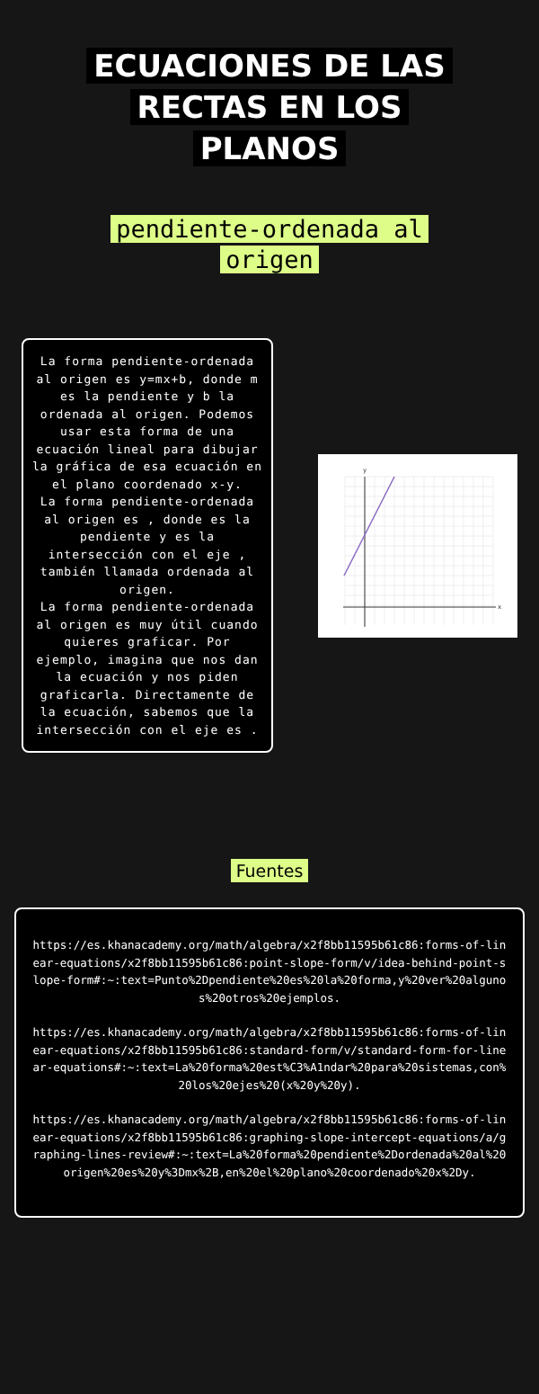ECUACIONES DE LAS
RECTAS EN LOS
PLANOS
pendiente-ordenada al
origen
La forma pendiente-ordenada al origen es y=mx+b, donde m es la pendiente y b la ordenada al origen. Podemos usar esta forma de una ecuación lineal para dibujar la gráfica de esa ecuación en el plano coordenado x-y.
La forma pendiente-ordenada al origen es , donde es la pendiente y es la intersección con el eje , también llamada ordenada al origen.
La forma pendiente-ordenada al origen es muy útil cuando quieres graficar. Por ejemplo, imagina que nos dan la ecuación y nos piden graficarla. Directamente de la ecuación, sabemos que la intersección con el eje es .
y
x
Fuentes
https://es.khanacademy.org/math/algebra/x2f8bb11595b61c86:forms-of-linear-equations/x2f8bb11595b61c86:point-slope-form/v/idea-behind-point-slope-form#:~:text=Punto%2Dpendiente%20es%20la%20forma,y%20ver%20algunos%20otros%20ejemplos.
https://es.khanacademy.org/math/algebra/x2f8bb11595b61c86:forms-of-linear-equations/x2f8bb11595b61c86:standard-form/v/standard-form-for-linear-equations#:~:text=La%20forma%20est%C3%A1ndar%20para%20sistemas,con%20los%20ejes%20(x%20y%20y).
https://es.khanacademy.org/math/algebra/x2f8bb11595b61c86:forms-of-linear-equations/x2f8bb11595b61c86:graphing-slope-intercept-equations/a/graphing-lines-review#:~:text=La%20forma%20pendiente%2Dordenada%20al%20origen%20es%20y%3Dmx%2B,en%20el%20plano%20coordenado%20x%2Dy.